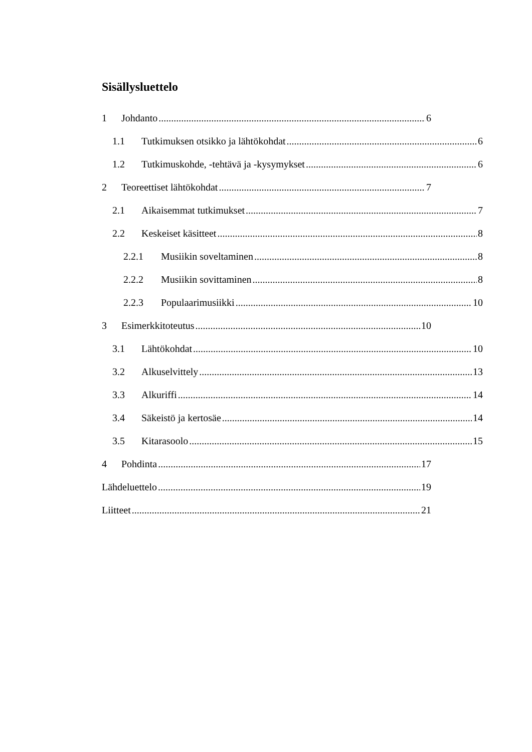Sisällysluettelo
1 Johdanto 6
1.1 Tutkimuksen otsikko ja lähtökohdat 6
1.2 Tutkimuskohde, -tehtävä ja -kysymykset 6
2 Teoreettiset lähtökohdat 7
2.1 Aikaisemmat tutkimukset 7
2.2 Keskeiset käsitteet 8
2.2.1 Musiikin soveltaminen 8
2.2.2 Musiikin sovittaminen 8
2.2.3 Populaarimusiikki 10
3 Esimerkkitoteutus 10
3.1 Lähtökohdat 10
3.2 Alkuselvittely 13
3.3 Alkuriffi 14
3.4 Säkeistö ja kertosäe 14
3.5 Kitarasoolo 15
4 Pohdinta 17
Lähdeluettelo 19
Liitteet 21